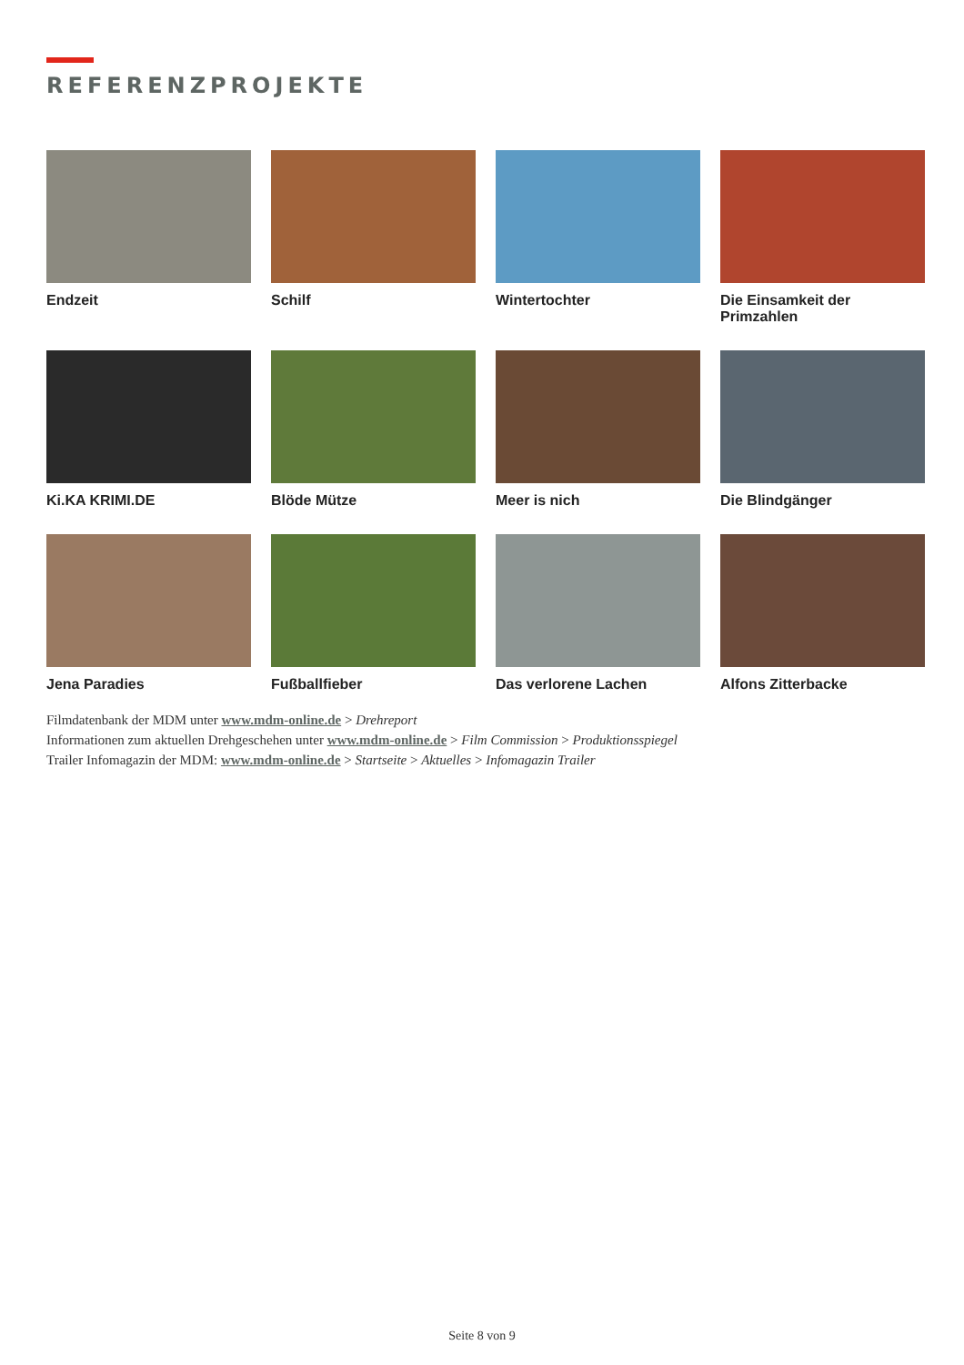REFERENZPROJEKTE
Endzeit
Schilf
Wintertochter
Die Einsamkeit der Primzahlen
Ki.KA KRIMI.DE
Blöde Mütze
Meer is nich
Die Blindgänger
Jena Paradies
Fußballfieber
Das verlorene Lachen
Alfons Zitterbacke
Filmdatenbank der MDM unter www.mdm-online.de > Drehreport
Informationen zum aktuellen Drehgeschehen unter www.mdm-online.de > Film Commission > Produktionsspiegel
Trailer Infomagazin der MDM: www.mdm-online.de > Startseite > Aktuelles > Infomagazin Trailer
Seite 8 von 9